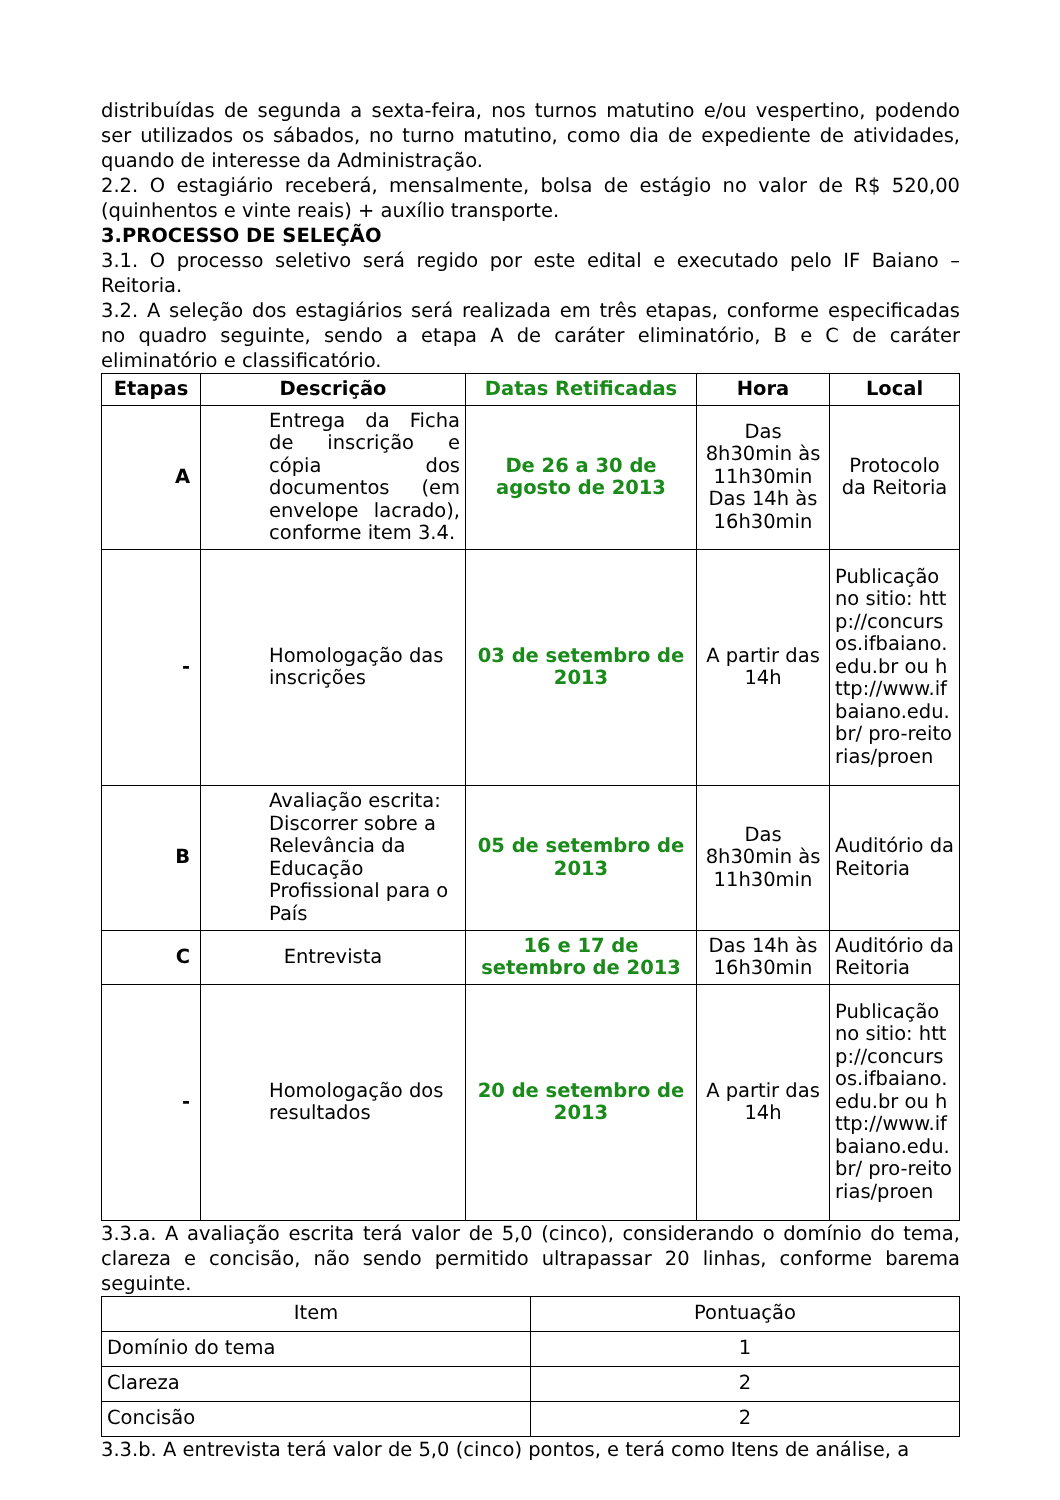distribuídas de segunda a sexta-feira, nos turnos matutino e/ou vespertino, podendo ser utilizados os sábados, no turno matutino, como dia de expediente de atividades, quando de interesse da Administração.
2.2. O estagiário receberá, mensalmente, bolsa de estágio no valor de R$ 520,00 (quinhentos e vinte reais) + auxílio transporte.
3.PROCESSO DE SELEÇÃO
3.1. O processo seletivo será regido por este edital e executado pelo IF Baiano –Reitoria.
3.2. A seleção dos estagiários será realizada em três etapas, conforme especificadas no quadro seguinte, sendo a etapa A de caráter eliminatório, B e C de caráter eliminatório e classificatório.
| Etapas | Descrição | Datas Retificadas | Hora | Local |
| --- | --- | --- | --- | --- |
| A | Entrega da Ficha de inscrição e cópia dos documentos (em envelope lacrado), conforme item 3.4. | De 26 a 30 de agosto de 2013 | Das 8h30min às 11h30min Das 14h às 16h30min | Protocolo da Reitoria |
| - | Homologação das inscrições | 03 de setembro de 2013 | A partir das 14h | Publicação no sitio: http://concursos.ifbaiano.edu.br ou http://www.ifbaiano.edu.br/ pro-reitorias/proen |
| B | Avaliação escrita: Discorrer sobre a Relevância da Educação Profissional para o País | 05 de setembro de 2013 | Das 8h30min às 11h30min | Auditório da Reitoria |
| C | Entrevista | 16 e 17 de setembro de 2013 | Das 14h às 16h30min | Auditório da Reitoria |
| - | Homologação dos resultados | 20 de setembro de 2013 | A partir das 14h | Publicação no sitio: http://concursos.ifbaiano.edu.br ou http://www.ifbaiano.edu.br/ pro-reitorias/proen |
3.3.a. A avaliação escrita terá valor de 5,0 (cinco), considerando o domínio do tema, clareza e concisão, não sendo permitido ultrapassar 20 linhas, conforme barema seguinte.
| Item | Pontuação |
| Domínio do tema | 1 |
| Clareza | 2 |
| Concisão | 2 |
3.3.b. A entrevista terá valor de 5,0 (cinco) pontos, e terá como Itens de análise, a